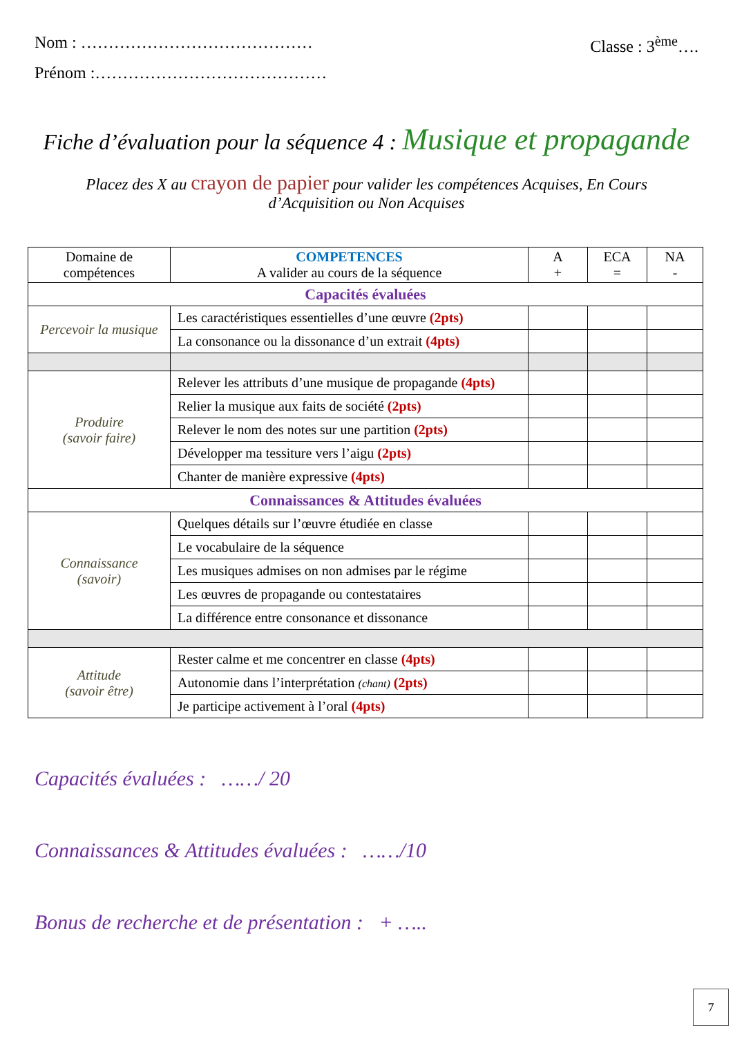Nom : …………………………………… Classe : 3<sup>ème</sup>….
Prénom :……………………………………
Fiche d’évaluation pour la séquence 4 : Musique et propagande
Placez des X au crayon de papier pour valider les compétences Acquises, En Cours d’Acquisition ou Non Acquises
| Domaine de compétences | COMPETENCES A valider au cours de la séquence | A + | ECA = | NA - |
| --- | --- | --- | --- | --- |
| Capacités évaluées | | | | |
| Percevoir la musique | Les caractéristiques essentielles d’une œuvre (2pts) | | | |
| | La consonance ou la dissonance d’un extrait (4pts) | | | |
| Produire (savoir faire) | Relever les attributs d’une musique de propagande (4pts) | | | |
| | Relier la musique aux faits de société (2pts) | | | |
| | Relever le nom des notes sur une partition (2pts) | | | |
| | Développer ma tessiture vers l’aigu (2pts) | | | |
| | Chanter de manière expressive (4pts) | | | |
| Connaissances & Attitudes évaluées | | | | |
| Connaissance (savoir) | Quelques détails sur l’œuvre étudiée en classe | | | |
| | Le vocabulaire de la séquence | | | |
| | Les musiques admises on non admises par le régime | | | |
| | Les œuvres de propagande ou contestataires | | | |
| | La différence entre consonance et dissonance | | | |
| Attitude (savoir être) | Rester calme et me concentrer en classe (4pts) | | | |
| | Autonomie dans l’interprétation (chant) (2pts) | | | |
| | Je participe activement à l’oral (4pts) | | | |
Capacités évaluées : ……/ 20
Connaissances & Attitudes évaluées : ……/10
Bonus de recherche et de présentation : + …..
7